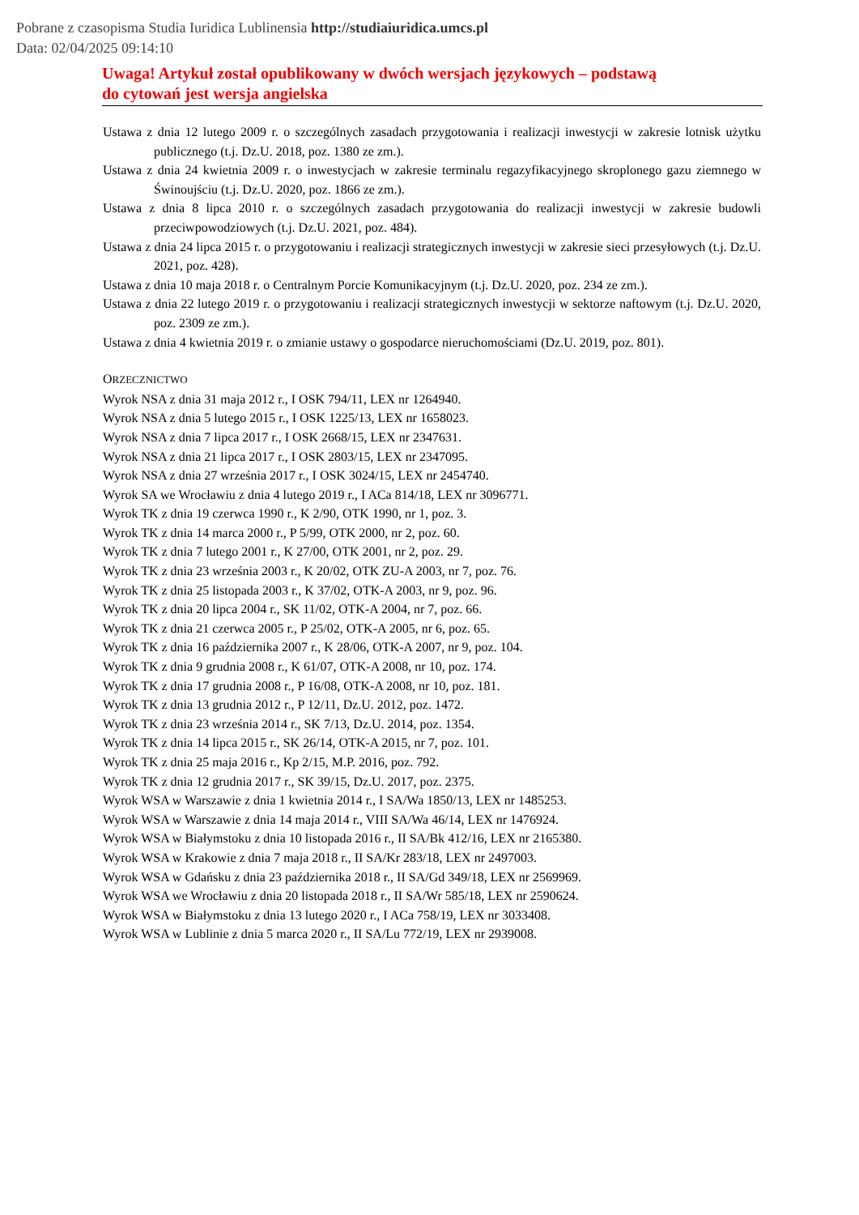Pobrane z czasopisma Studia Iuridica Lublinensia http://studiaiuridica.umcs.pl
Data: 02/04/2025 09:14:10
Uwaga! Artykuł został opublikowany w dwóch wersjach językowych – podstawą
do cytowań jest wersja angielska
Ustawa z dnia 12 lutego 2009 r. o szczególnych zasadach przygotowania i realizacji inwestycji w zakresie lotnisk użytku publicznego (t.j. Dz.U. 2018, poz. 1380 ze zm.).
Ustawa z dnia 24 kwietnia 2009 r. o inwestycjach w zakresie terminalu regazyfikacyjnego skroplonego gazu ziemnego w Świnoujściu (t.j. Dz.U. 2020, poz. 1866 ze zm.).
Ustawa z dnia 8 lipca 2010 r. o szczególnych zasadach przygotowania do realizacji inwestycji w zakresie budowli przeciwpowodziowych (t.j. Dz.U. 2021, poz. 484).
Ustawa z dnia 24 lipca 2015 r. o przygotowaniu i realizacji strategicznych inwestycji w zakresie sieci przesyłowych (t.j. Dz.U. 2021, poz. 428).
Ustawa z dnia 10 maja 2018 r. o Centralnym Porcie Komunikacyjnym (t.j. Dz.U. 2020, poz. 234 ze zm.).
Ustawa z dnia 22 lutego 2019 r. o przygotowaniu i realizacji strategicznych inwestycji w sektorze naftowym (t.j. Dz.U. 2020, poz. 2309 ze zm.).
Ustawa z dnia 4 kwietnia 2019 r. o zmianie ustawy o gospodarce nieruchomościami (Dz.U. 2019, poz. 801).
ORZECZNICTWO
Wyrok NSA z dnia 31 maja 2012 r., I OSK 794/11, LEX nr 1264940.
Wyrok NSA z dnia 5 lutego 2015 r., I OSK 1225/13, LEX nr 1658023.
Wyrok NSA z dnia 7 lipca 2017 r., I OSK 2668/15, LEX nr 2347631.
Wyrok NSA z dnia 21 lipca 2017 r., I OSK 2803/15, LEX nr 2347095.
Wyrok NSA z dnia 27 września 2017 r., I OSK 3024/15, LEX nr 2454740.
Wyrok SA we Wrocławiu z dnia 4 lutego 2019 r., I ACa 814/18, LEX nr 3096771.
Wyrok TK z dnia 19 czerwca 1990 r., K 2/90, OTK 1990, nr 1, poz. 3.
Wyrok TK z dnia 14 marca 2000 r., P 5/99, OTK 2000, nr 2, poz. 60.
Wyrok TK z dnia 7 lutego 2001 r., K 27/00, OTK 2001, nr 2, poz. 29.
Wyrok TK z dnia 23 września 2003 r., K 20/02, OTK ZU-A 2003, nr 7, poz. 76.
Wyrok TK z dnia 25 listopada 2003 r., K 37/02, OTK-A 2003, nr 9, poz. 96.
Wyrok TK z dnia 20 lipca 2004 r., SK 11/02, OTK-A 2004, nr 7, poz. 66.
Wyrok TK z dnia 21 czerwca 2005 r., P 25/02, OTK-A 2005, nr 6, poz. 65.
Wyrok TK z dnia 16 października 2007 r., K 28/06, OTK-A 2007, nr 9, poz. 104.
Wyrok TK z dnia 9 grudnia 2008 r., K 61/07, OTK-A 2008, nr 10, poz. 174.
Wyrok TK z dnia 17 grudnia 2008 r., P 16/08, OTK-A 2008, nr 10, poz. 181.
Wyrok TK z dnia 13 grudnia 2012 r., P 12/11, Dz.U. 2012, poz. 1472.
Wyrok TK z dnia 23 września 2014 r., SK 7/13, Dz.U. 2014, poz. 1354.
Wyrok TK z dnia 14 lipca 2015 r., SK 26/14, OTK-A 2015, nr 7, poz. 101.
Wyrok TK z dnia 25 maja 2016 r., Kp 2/15, M.P. 2016, poz. 792.
Wyrok TK z dnia 12 grudnia 2017 r., SK 39/15, Dz.U. 2017, poz. 2375.
Wyrok WSA w Warszawie z dnia 1 kwietnia 2014 r., I SA/Wa 1850/13, LEX nr 1485253.
Wyrok WSA w Warszawie z dnia 14 maja 2014 r., VIII SA/Wa 46/14, LEX nr 1476924.
Wyrok WSA w Białymstoku z dnia 10 listopada 2016 r., II SA/Bk 412/16, LEX nr 2165380.
Wyrok WSA w Krakowie z dnia 7 maja 2018 r., II SA/Kr 283/18, LEX nr 2497003.
Wyrok WSA w Gdańsku z dnia 23 października 2018 r., II SA/Gd 349/18, LEX nr 2569969.
Wyrok WSA we Wrocławiu z dnia 20 listopada 2018 r., II SA/Wr 585/18, LEX nr 2590624.
Wyrok WSA w Białymstoku z dnia 13 lutego 2020 r., I ACa 758/19, LEX nr 3033408.
Wyrok WSA w Lublinie z dnia 5 marca 2020 r., II SA/Lu 772/19, LEX nr 2939008.